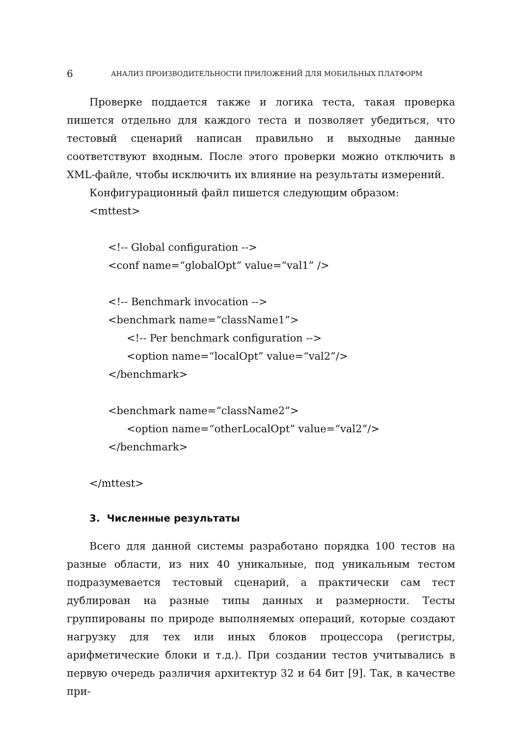6 АНАЛИЗ ПРОИЗВОДИТЕЛЬНОСТИ ПРИЛОЖЕНИЙ ДЛЯ МОБИЛЬНЫХ ПЛАТФОРМ
Проверке поддается также и логика теста, такая проверка пишется отдельно для каждого теста и позволяет убедиться, что тестовый сценарий написан правильно и выходные данные соответствуют входным. После этого проверки можно отключить в XML-файле, чтобы исключить их влияние на результаты измерений.
Конфигурационный файл пишется следующим образом:
<mttest>
<!-- Global configuration -->
<conf name=“globalOpt” value=“val1” />
<!-- Benchmark invocation -->
<benchmark name=“className1”>
<!-- Per benchmark configuration -->
<option name=“localOpt” value=“val2”/>
</benchmark>
<benchmark name=“className2”>
<option name=“otherLocalOpt” value=“val2”/>
</benchmark>
</mttest>
3. Численные результаты
Всего для данной системы разработано порядка 100 тестов на разные области, из них 40 уникальные, под уникальным тестом подразумевается тестовый сценарий, а практически сам тест дублирован на разные типы данных и размерности. Тесты группированы по природе выполняемых операций, которые создают нагрузку для тех или иных блоков процессора (регистры, арифметические блоки и т.д.). При создании тестов учитывались в первую очередь различия архитектур 32 и 64 бит [9]. Так, в качестве при-